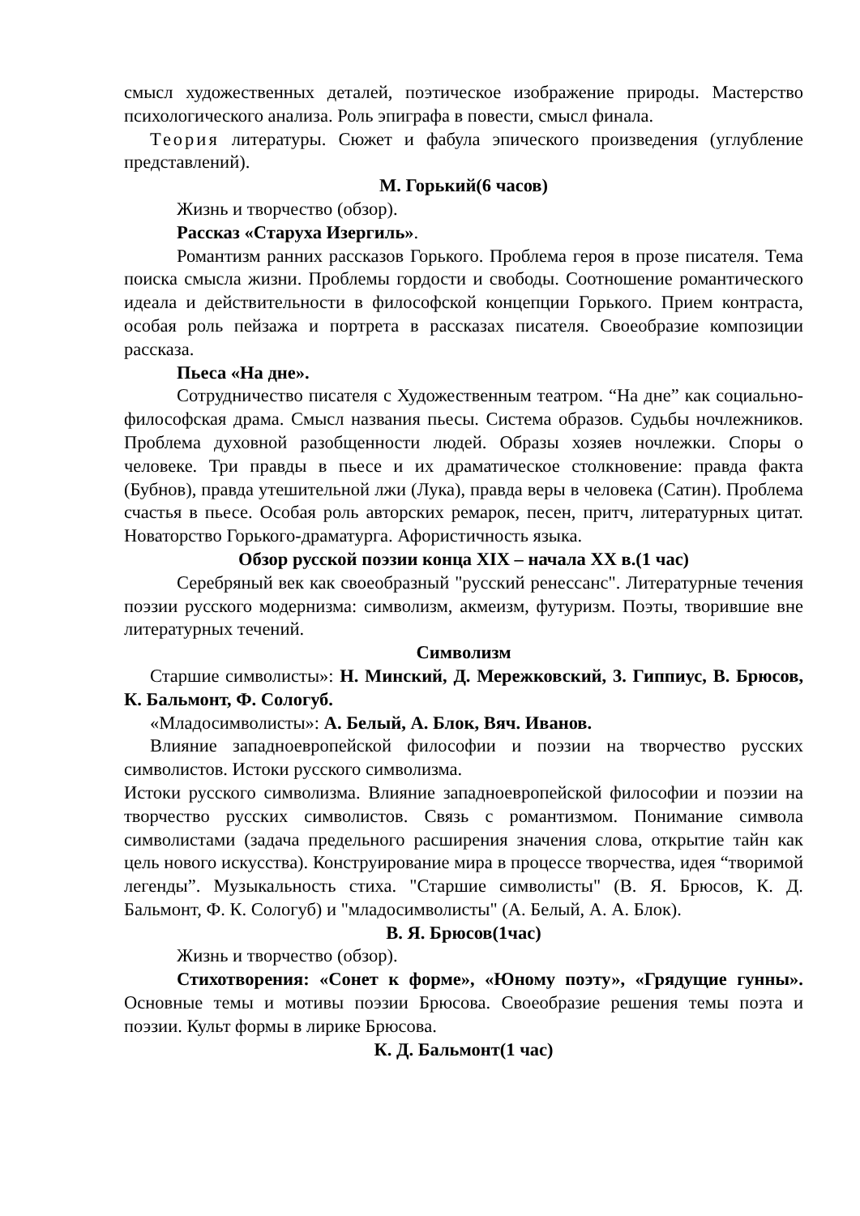смысл художественных деталей, поэтическое изображение природы. Мастерство психологического анализа. Роль эпиграфа в повести, смысл финала.
Теория литературы. Сюжет и фабула эпического произведения (углубление представлений).
М. Горький(6 часов)
Жизнь и творчество (обзор).
Рассказ «Старуха Изергиль».
Романтизм ранних рассказов Горького. Проблема героя в прозе писателя. Тема поиска смысла жизни. Проблемы гордости и свободы. Соотношение романтического идеала и действительности в философской концепции Горького. Прием контраста, особая роль пейзажа и портрета в рассказах писателя. Своеобразие композиции рассказа.
Пьеса «На дне».
Сотрудничество писателя с Художественным театром. “На дне” как социально-философская драма. Смысл названия пьесы. Система образов. Судьбы ночлежников. Проблема духовной разобщенности людей. Образы хозяев ночлежки. Споры о человеке. Три правды в пьесе и их драматическое столкновение: правда факта (Бубнов), правда утешительной лжи (Лука), правда веры в человека (Сатин). Проблема счастья в пьесе. Особая роль авторских ремарок, песен, притч, литературных цитат. Новаторство Горького-драматурга. Афористичность языка.
Обзор русской поэзии конца XIX – начала XX в.(1 час)
Серебряный век как своеобразный "русский ренессанс". Литературные течения поэзии русского модернизма: символизм, акмеизм, футуризм. Поэты, творившие вне литературных течений.
Символизм
Старшие символисты»: Н. Минский, Д. Мережковский, 3. Гиппиус, В. Брюсов, К. Бальмонт, Ф. Сологуб.
«Младосимволисты»: А. Белый, А. Блок, Вяч. Иванов.
Влияние западноевропейской философии и поэзии на творчество русских символистов. Истоки русского символизма.
Истоки русского символизма. Влияние западноевропейской философии и поэзии на творчество русских символистов. Связь с романтизмом. Понимание символа символистами (задача предельного расширения значения слова, открытие тайн как цель нового искусства). Конструирование мира в процессе творчества, идея “творимой легенды”. Музыкальность стиха. "Старшие символисты" (В. Я. Брюсов, К. Д. Бальмонт, Ф. К. Сологуб) и "младосимволисты" (А. Белый, А. А. Блок).
В. Я. Брюсов(1час)
Жизнь и творчество (обзор).
Стихотворения: «Сонет к форме», «Юному поэту», «Грядущие гунны». Основные темы и мотивы поэзии Брюсова. Своеобразие решения темы поэта и поэзии. Культ формы в лирике Брюсова.
К. Д. Бальмонт(1 час)